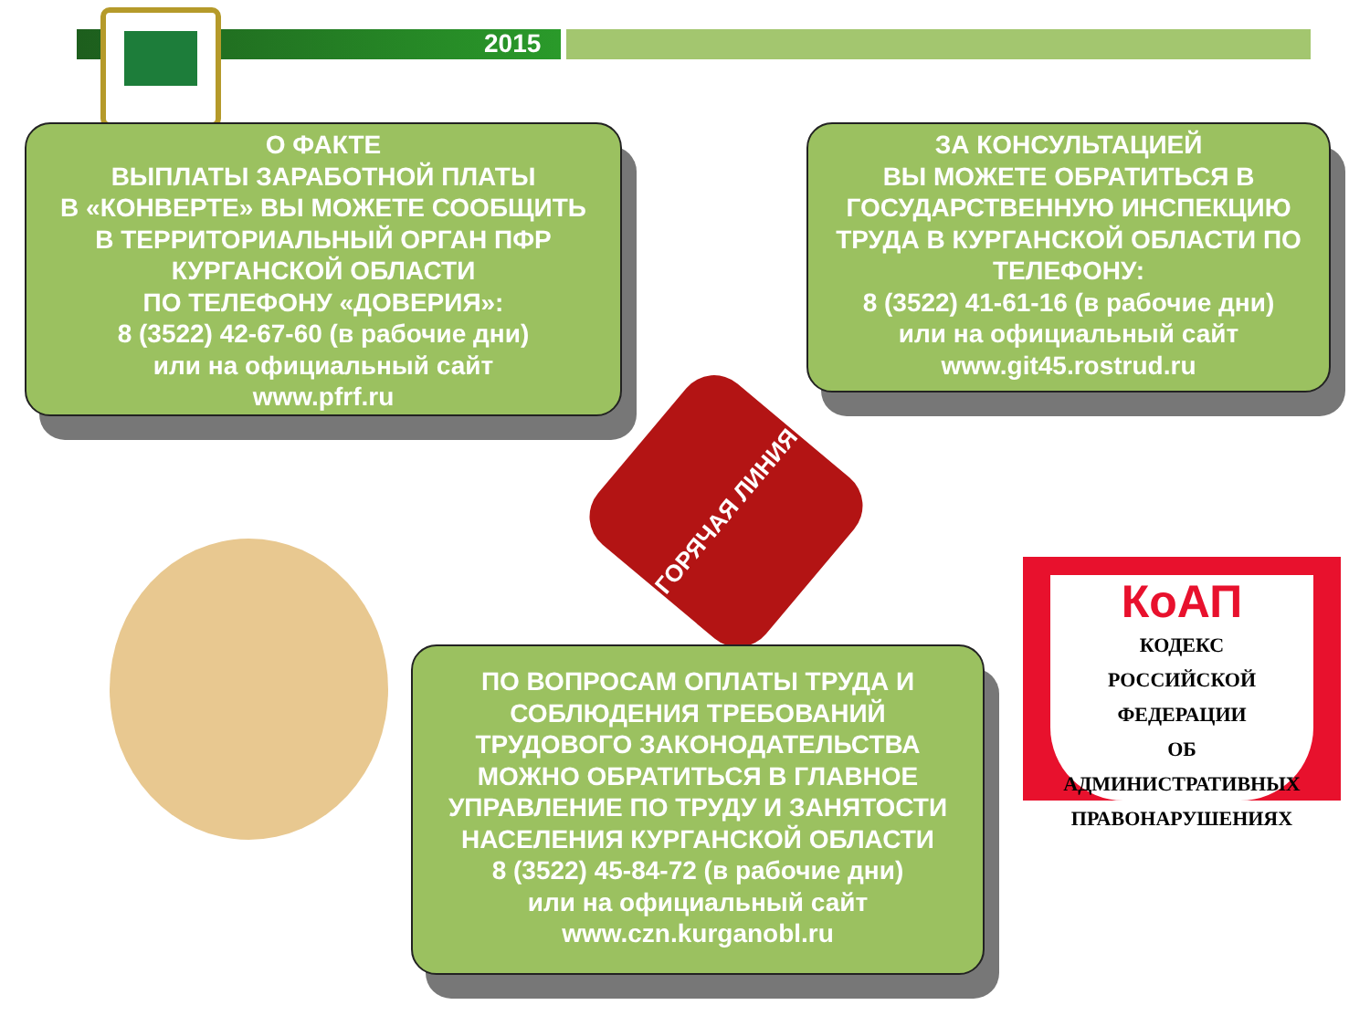2015
О ФАКТЕ
ВЫПЛАТЫ ЗАРАБОТНОЙ ПЛАТЫ
В «КОНВЕРТЕ» ВЫ МОЖЕТЕ СООБЩИТЬ
В ТЕРРИТОРИАЛЬНЫЙ ОРГАН ПФР
КУРГАНСКОЙ ОБЛАСТИ
ПО ТЕЛЕФОНУ «ДОВЕРИЯ»:
8 (3522) 42-67-60 (в рабочие дни)
или на официальный сайт
www.pfrf.ru
ЗА КОНСУЛЬТАЦИЕЙ
ВЫ МОЖЕТЕ ОБРАТИТЬСЯ В
ГОСУДАРСТВЕННУЮ ИНСПЕКЦИЮ
ТРУДА В КУРГАНСКОЙ ОБЛАСТИ ПО
ТЕЛЕФОНУ:
8 (3522) 41-61-16 (в рабочие дни)
или на официальный сайт
www.git45.rostrud.ru
ГОРЯЧАЯ ЛИНИЯ
ПО ВОПРОСАМ ОПЛАТЫ ТРУДА И
СОБЛЮДЕНИЯ ТРЕБОВАНИЙ
ТРУДОВОГО ЗАКОНОДАТЕЛЬСТВА
МОЖНО ОБРАТИТЬСЯ В ГЛАВНОЕ
УПРАВЛЕНИЕ ПО ТРУДУ И ЗАНЯТОСТИ
НАСЕЛЕНИЯ КУРГАНСКОЙ ОБЛАСТИ
8 (3522) 45-84-72 (в рабочие дни)
или на официальный сайт
www.czn.kurganobl.ru
КоАП
КОДЕКС
РОССИЙСКОЙ ФЕДЕРАЦИИ
ОБ АДМИНИСТРАТИВНЫХ
ПРАВОНАРУШЕНИЯХ